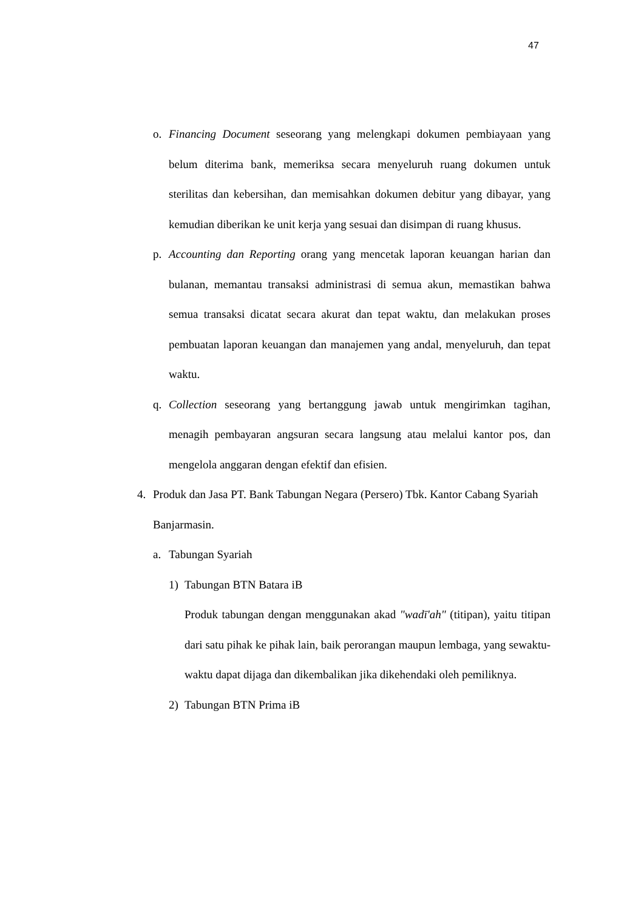47
o. Financing Document seseorang yang melengkapi dokumen pembiayaan yang belum diterima bank, memeriksa secara menyeluruh ruang dokumen untuk sterilitas dan kebersihan, dan memisahkan dokumen debitur yang dibayar, yang kemudian diberikan ke unit kerja yang sesuai dan disimpan di ruang khusus.
p. Accounting dan Reporting orang yang mencetak laporan keuangan harian dan bulanan, memantau transaksi administrasi di semua akun, memastikan bahwa semua transaksi dicatat secara akurat dan tepat waktu, dan melakukan proses pembuatan laporan keuangan dan manajemen yang andal, menyeluruh, dan tepat waktu.
q. Collection seseorang yang bertanggung jawab untuk mengirimkan tagihan, menagih pembayaran angsuran secara langsung atau melalui kantor pos, dan mengelola anggaran dengan efektif dan efisien.
4. Produk dan Jasa PT. Bank Tabungan Negara (Persero) Tbk. Kantor Cabang Syariah Banjarmasin.
a. Tabungan Syariah
1) Tabungan BTN Batara iB
Produk tabungan dengan menggunakan akad "wadī'ah" (titipan), yaitu titipan dari satu pihak ke pihak lain, baik perorangan maupun lembaga, yang sewaktu-waktu dapat dijaga dan dikembalikan jika dikehendaki oleh pemiliknya.
2) Tabungan BTN Prima iB